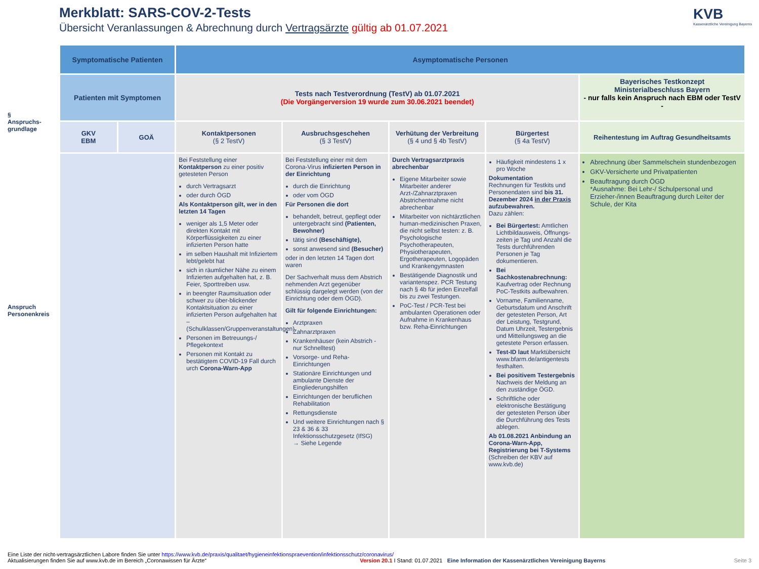Merkblatt: SARS-COV-2-Tests
Übersicht Veranlassungen & Abrechnung durch Vertragsärzte gültig ab 01.07.2021
KVB
Kassenärztliche Vereinigung Bayerns
§
Anspruchs-
grundlage
Anspruch
Personenkreis
| Symptomatische Patienten | | Asymptomatische Personen | | | | |
| Patienten mit Symptomen | | Tests nach Testverordnung (TestV) ab 01.07.2021 (Die Vorgängerversion 19 wurde zum 30.06.2021 beendet) | | | | Bayerisches Testkonzept Ministerialbeschluss Bayern - nur falls kein Anspruch nach EBM oder TestV - |
| GKV EBM | GOÄ | Kontaktpersonen (§ 2 TestV) | Ausbruchsgeschehen (§ 3 TestV) | Verhütung der Verbreitung (§ 4 und § 4b TestV) | Bürgertest (§ 4a TestV) | Reihentestung im Auftrag Gesundheitsamts |
| | | Bei Feststellung einer Kontaktperson zu einer positiv getesteten Person durch Vertragsarzt oder durch ÖGD Als Kontaktperson gilt, wer in den letzten 14 Tagen weniger als 1,5 Meter oder direkten Kontakt mit Körperflüssigkeiten zu einer infizierten Person hatte im selben Haushalt mit Infiziertem lebt/gelebt hat sich in räumlicher Nähe zu einem Infizierten aufgehalten hat, z. B. Feier, Sporttreiben usw. in beengter Raumsituation oder schwer zu über-blickender Kontaktsituation zu einer infizierten Person aufgehalten hat – (Schulklassen/Gruppenveranstaltungen) Personen im Betreuungs-/ Pflegekontext Personen mit Kontakt zu bestätigtem COVID-19 Fall durch urch Corona-Warn-App | Bei Feststellung einer mit dem Corona-Virus infizierten Person in der Einrichtung durch die Einrichtung oder vom ÖGD Für Personen die dort behandelt, betreut, gepflegt oder untergebracht sind (Patienten, Bewohner) tätig sind (Beschäftigte), sonst anwesend sind (Besucher) oder in den letzten 14 Tagen dort waren Der Sachverhalt muss dem Abstrich nehmenden Arzt gegenüber schlüssig dargelegt werden (von der Einrichtung oder dem ÖGD). Gilt für folgende Einrichtungen: Arztpraxen Zahnarztpraxen Krankenhäuser (kein Abstrich - nur Schnelltest) Vorsorge- und Reha-Einrichtungen Stationäre Einrichtungen und ambulante Dienste der Eingliederungshilfen Einrichtungen der beruflichen Rehabilitation Rettungsdienste Und weitere Einrichtungen nach § 23 & 36 & 33 Infektionsschutzgesetz (IfSG) → Siehe Legende | Durch Vertragsarztpraxis abrechenbar Eigene Mitarbeiter sowie Mitarbeiter anderer Arzt-/Zahnarztpraxen Abstrichentnahme nicht abrechenbar Mitarbeiter von nichtärztlichen human-medizinischen Praxen, die nicht selbst testen: z. B. Psychologische Psychotherapeuten, Physiotherapeuten, Ergotherapeuten, Logopäden und Krankengymnasten Bestätigende Diagnostik und variantenspez. PCR Testung nach § 4b für jeden Einzelfall bis zu zwei Testungen. PoC-Test / PCR-Test bei ambulanten Operationen oder Aufnahme in Krankenhaus bzw. Reha-Einrichtungen | Häufigkeit mindestens 1 x pro Woche Dokumentation Rechnungen für Testkits und Personendaten sind bis 31. Dezember 2024 in der Praxis aufzubewahren. Dazu zählen: Bei Bürgertest: Amtlichen Lichtbildausweis, Öffnungs-zeiten je Tag und Anzahl die Tests durchführenden Personen je Tag dokumentieren. Bei Sachkostenabrechnung: Kaufvertrag oder Rechnung PoC-Testkits aufbewahren. Vorname, Familienname, Geburtsdatum und Anschrift der getesteten Person, Art der Leistung, Testgrund, Datum Uhrzeit, Testergebnis und Mitteilungsweg an die getestete Person erfassen. Test-ID laut Marktübersicht www.bfarm.de/antigentests festhalten. Bei positivem Testergebnis Nachweis der Meldung an den zuständige ÖGD. Schriftliche oder elektronische Bestätigung der getesteten Person über die Durchführung des Tests ablegen. Ab 01.08.2021 Anbindung an Corona-Warn-App, Registrierung bei T-Systems (Schreiben der KBV auf www.kvb.de) | Abrechnung über Sammelschein stundenbezogen GKV-Versicherte und Privatpatienten Beauftragung durch ÖGD *Ausnahme: Bei Lehr-/ Schulpersonal und Erzieher-/innen Beauftragung durch Leiter der Schule, der Kita |
Eine Liste der nicht-vertragsärztlichen Labore finden Sie unter https://www.kvb.de/praxis/qualitaet/hygieneinfektionspraevention/infektionsschutz/coronavirus/
Aktualisierungen finden Sie auf www.kvb.de im Bereich „Coronawissen für Ärzte“ Version 20.1 I Stand: 01.07.2021 Eine Information der Kassenärztlichen Vereinigung Bayerns Seite 3